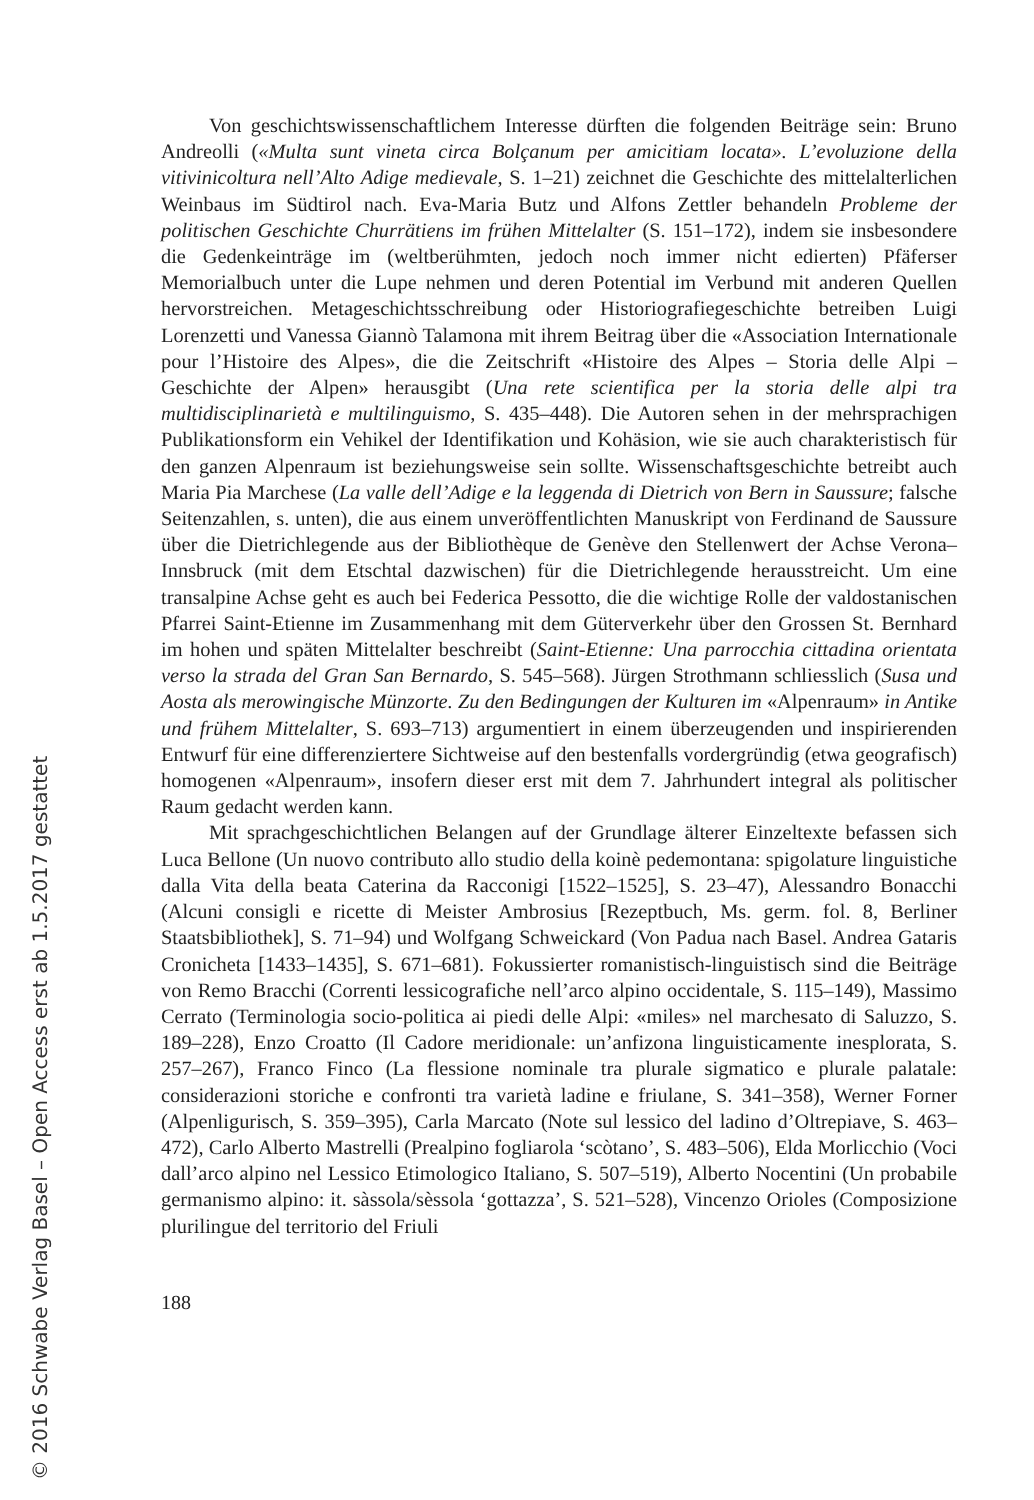Von geschichtswissenschaftlichem Interesse dürften die folgenden Beiträge sein: Bruno Andreolli («Multa sunt vineta circa Bolçanum per amicitiam locata». L’evoluzione della vitivinicoltura nell’Alto Adige medievale, S. 1–21) zeichnet die Geschichte des mittelalterlichen Weinbaus im Südtirol nach. Eva-Maria Butz und Alfons Zettler behandeln Probleme der politischen Geschichte Churrätiens im frühen Mittelalter (S. 151–172), indem sie insbesondere die Gedenkeinträge im (weltberühmten, jedoch noch immer nicht edierten) Pfäferser Memorialbuch unter die Lupe nehmen und deren Potential im Verbund mit anderen Quellen hervorstreichen. Metageschichtsschreibung oder Historiografiegeschichte betreiben Luigi Lorenzetti und Vanessa Giannò Talamona mit ihrem Beitrag über die «Association Internationale pour l’Histoire des Alpes», die die Zeitschrift «Histoire des Alpes – Storia delle Alpi – Geschichte der Alpen» herausgibt (Una rete scientifica per la storia delle alpi tra multidisciplinarietà e multilinguismo, S. 435–448). Die Autoren sehen in der mehrsprachigen Publikationsform ein Vehikel der Identifikation und Kohäsion, wie sie auch charakteristisch für den ganzen Alpenraum ist beziehungsweise sein sollte. Wissenschaftsgeschichte betreibt auch Maria Pia Marchese (La valle dell’Adige e la leggenda di Dietrich von Bern in Saussure; falsche Seitenzahlen, s. unten), die aus einem unveröffentlichten Manuskript von Ferdinand de Saussure über die Dietrichlegende aus der Bibliothèque de Genève den Stellenwert der Achse Verona–Innsbruck (mit dem Etschtal dazwischen) für die Dietrichlegende herausstreicht. Um eine transalpine Achse geht es auch bei Federica Pessotto, die die wichtige Rolle der valdostanischen Pfarrei Saint-Etienne im Zusammenhang mit dem Güterverkehr über den Grossen St. Bernhard im hohen und späten Mittelalter beschreibt (Saint-Etienne: Una parrocchia cittadina orientata verso la strada del Gran San Bernardo, S. 545–568). Jürgen Strothmann schliesslich (Susa und Aosta als merowingische Münzorte. Zu den Bedingungen der Kulturen im «Alpenraum» in Antike und frühem Mittelalter, S. 693–713) argumentiert in einem überzeugenden und inspirierenden Entwurf für eine differenziertere Sichtweise auf den bestenfalls vordergründig (etwa geografisch) homogenen «Alpenraum», insofern dieser erst mit dem 7. Jahrhundert integral als politischer Raum gedacht werden kann.
Mit sprachgeschichtlichen Belangen auf der Grundlage älterer Einzeltexte befassen sich Luca Bellone (Un nuovo contributo allo studio della koinè pedemontana: spigolature linguistiche dalla Vita della beata Caterina da Racconigi [1522–1525], S. 23–47), Alessandro Bonacchi (Alcuni consigli e ricette di Meister Ambrosius [Rezeptbuch, Ms. germ. fol. 8, Berliner Staatsbibliothek], S. 71–94) und Wolfgang Schweickard (Von Padua nach Basel. Andrea Gataris Cronicheta [1433–1435], S. 671–681). Fokussierter romanistisch-linguistisch sind die Beiträge von Remo Bracchi (Correnti lessicografiche nell’arco alpino occidentale, S. 115–149), Massimo Cerrato (Terminologia socio-politica ai piedi delle Alpi: «miles» nel marchesato di Saluzzo, S. 189–228), Enzo Croatto (Il Cadore meridionale: un’anfizona linguisticamente inesplorata, S. 257–267), Franco Finco (La flessione nominale tra plurale sigmatico e plurale palatale: considerazioni storiche e confronti tra varietà ladine e friulane, S. 341–358), Werner Forner (Alpenligurisch, S. 359–395), Carla Marcato (Note sul lessico del ladino d’Oltrepiave, S. 463–472), Carlo Alberto Mastrelli (Prealpino fogliarola ‘scòtano’, S. 483–506), Elda Morlicchio (Voci dall’arco alpino nel Lessico Etimologico Italiano, S. 507–519), Alberto Nocentini (Un probabile germanismo alpino: it. sàssola/sèssola ‘gottazza’, S. 521–528), Vincenzo Orioles (Composizione plurilingue del territorio del Friuli
188
© 2016 Schwabe Verlag Basel – Open Access erst ab 1.5.2017 gestattet